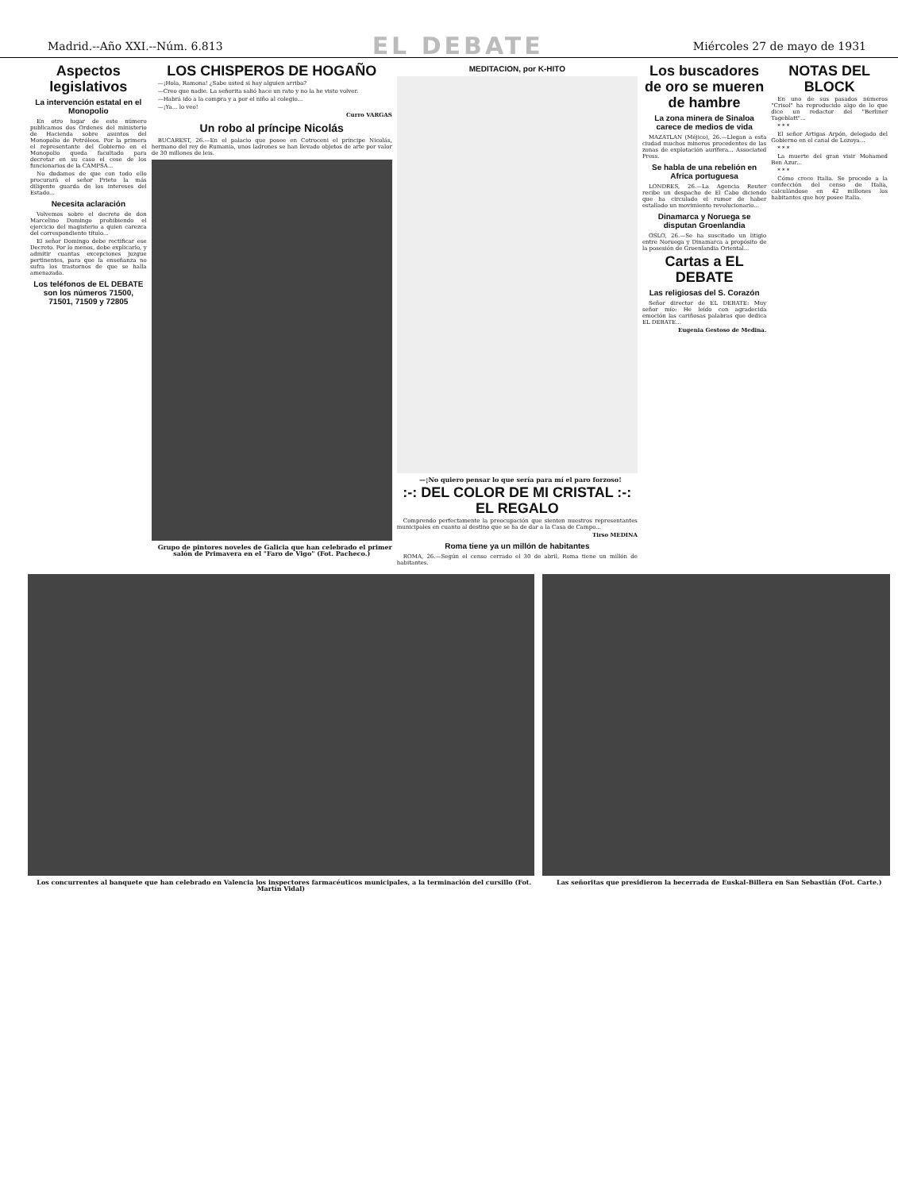Madrid.--Año XXI.--Núm. 6.813 EL DEBATE Miércoles 27 de mayo de 1931
Aspectos legislativos
La intervención estatal en el Monopolio
En otro lugar de este número publicamos dos Ordenes del ministerio de Hacienda sobre asuntos del Monopolio de Petróleos. Por la primera el representante del Gobierno en el Monopolio queda facultado para decretar en su caso el cese de los funcionarios de la CAMPSA...
No dudamos de que con todo ello procurará el señor Prieto la más diligente guarda de los intereses del Estado...
Necesita aclaración
Volvemos sobre el decreto de don Marcelino Domingo prohibiendo el ejercicio del magisterio a quien carezca del correspondiente título...
El señor Domingo debe rectificar ese Decreto. Por lo menos, debe explicarlo, y admitir cuantas excepciones juzgue pertinentes, para que la enseñanza no sufra los trastornos de que se halla amenazada.
Los teléfonos de EL DEBATE son los números 71500, 71501, 71509 y 72805
LOS CHISPEROS DE HOGAÑO
—¡Hola, Ramona! ¿Sabe usted si hay alguien arriba?
—Creo que nadie. La señorita salió hace un rato y no la he visto volver.
—Habrá ido a la compra y a por el niño al colegio...
—¡Ya... lo veo!
Curro VARGAS
Un robo al príncipe Nicolás
BUCAREST, 26.—En el palacio que posee en Cotroceni el príncipe Nicolás, hermano del rey de Rumania, unos ladrones se han llevado objetos de arte por valor de 30 millones de leis.
Grupo de pintores noveles de Galicia que han celebrado el primer salón de Primavera en el "Faro de Vigo" (Fot. Pacheco.)
MEDITACION, por K-HITO
—¡No quiero pensar lo que sería para mí el paro forzoso!
:-: DEL COLOR DE MI CRISTAL :-: EL REGALO
Comprendo perfectamente la preocupación que sienten nuestros representantes municipales en cuanto al destino que se ha de dar a la Casa de Campo...
Tirso MEDINA
Roma tiene ya un millón de habitantes
ROMA, 26.—Según el censo cerrado el 30 de abril, Roma tiene un millón de habitantes.
Los buscadores de oro se mueren de hambre
La zona minera de Sinaloa carece de medios de vida
MAZATLAN (Méjico), 26.—Llegan a esta ciudad muchos mineros procedentes de las zonas de explotación aurífera... Associated Press.
Se habla de una rebelión en Africa portuguesa
LONDRES, 26.—La Agencia Reuter recibe un despacho de El Cabo diciendo que ha circulado el rumor de haber estallado un movimiento revolucionario...
Dinamarca y Noruega se disputan Groenlandia
OSLO, 26.—Se ha suscitado un litigio entre Noruega y Dinamarca a propósito de la posesión de Groenlandia Oriental...
Cartas a EL DEBATE
Las religiosas del S. Corazón
Señor director de EL DEBATE: Muy señor mío: He leído con agradecida emoción las cariñosas palabras que dedica EL DEBATE...
Eugenia Gestoso de Medina.
NOTAS DEL BLOCK
En uno de sus pasados números "Crisol" ha reproducido algo de lo que dice un redactor del "Berliner Tageblatt"...
* * *
El señor Artigas Arpón, delegado del Gobierno en el canal de Lozoya...
* * *
La muerte del gran visir Mohamed Ben Azur...
* * *
Cómo crece Italia. Se procede a la confección del censo de Italia, calculándose en 42 millones los habitantes que hoy posee Italia.
Los concurrentes al banquete que han celebrado en Valencia los inspectores farmacéuticos municipales, a la terminación del cursillo (Fot. Martín Vidal) Las señoritas que presidieron la becerrada de Euskal-Billera en San Sebastián (Fot. Carte.)